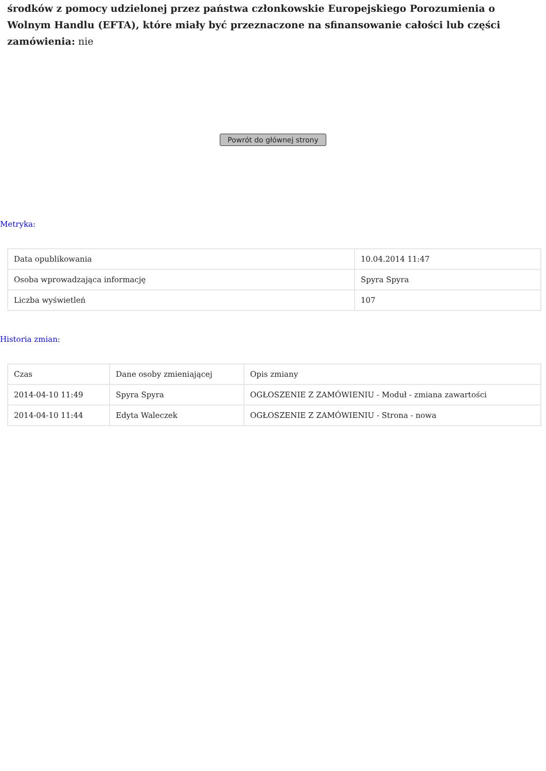środków z pomocy udzielonej przez państwa członkowskie Europejskiego Porozumienia o Wolnym Handlu (EFTA), które miały być przeznaczone na sfinansowanie całości lub części zamówienia: nie
Powrót do głównej strony
Metryka:
| Data opublikowania | 10.04.2014 11:47 |
| Osoba wprowadzająca informację | Spyra Spyra |
| Liczba wyświetleń | 107 |
Historia zmian:
| Czas | Dane osoby zmieniającej | Opis zmiany |
| 2014-04-10 11:49 | Spyra Spyra | OGŁOSZENIE Z ZAMÓWIENIU - Moduł - zmiana zawartości |
| 2014-04-10 11:44 | Edyta Waleczek | OGŁOSZENIE Z ZAMÓWIENIU - Strona - nowa |